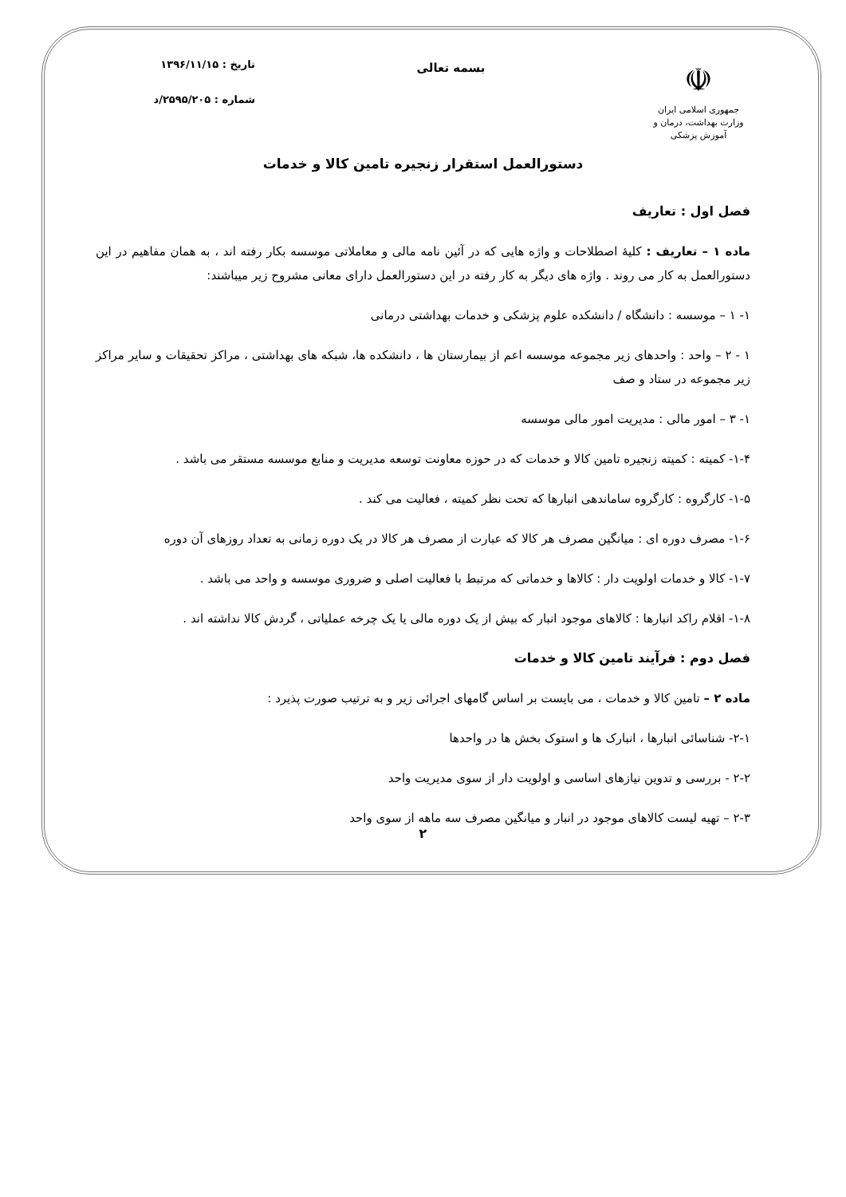☫
جمهوری اسلامی ایران
وزارت بهداشت، درمان و آموزش پزشکی
بسمه تعالی
تاریخ : ۱۳۹۶/۱۱/۱۵
شماره : ۲۵۹۵/۲۰۵/د
دستورالعمل استقرار زنجیره تامین کالا و خدمات
فصل اول : تعاریف
ماده ۱ – تعاریف : کلیۀ اصطلاحات و واژه هایی که در آئین نامه مالی و معاملاتی موسسه بکار رفته اند ، به همان مفاهیم در این دستورالعمل به کار می روند . واژه های دیگر به کار رفته در این دستورالعمل دارای معانی مشروح زیر میباشند:
۱- ۱ – موسسه : دانشگاه / دانشکده علوم پزشکی و خدمات بهداشتی درمانی
۱ - ۲ – واحد : واحدهای زیر مجموعه موسسه اعم از بیمارستان ها ، دانشکده ها، شبکه های بهداشتی ، مراکز تحقیقات و سایر مراکز زیر مجموعه در ستاد و صف
۱- ۳ – امور مالی : مدیریت امور مالی موسسه
۱-۴- کمیته : کمیته زنجیره تامین کالا و خدمات که در حوزه معاونت توسعه مدیریت و منابع موسسه مستقر می باشد .
۱-۵- کارگروه : کارگروه ساماندهی انبارها که تحت نظر کمیته ، فعالیت می کند .
۱-۶- مصرف دوره ای : میانگین مصرف هر کالا که عبارت از مصرف هر کالا در یک دوره زمانی به تعداد روزهای آن دوره
۱-۷- کالا و خدمات اولویت دار : کالاها و خدماتی که مرتبط با فعالیت اصلی و ضروری موسسه و واحد می باشد .
۱-۸- اقلام راکد انبارها : کالاهای موجود انبار که بیش از یک دوره مالی یا یک چرخه عملیاتی ، گردش کالا نداشته اند .
فصل دوم : فرآیند تامین کالا و خدمات
ماده ۲ – تامین کالا و خدمات ، می بایست بر اساس گامهای اجرائی زیر و به ترتیب صورت پذیرد :
۲-۱- شناسائی انبارها ، انبارک ها و استوک بخش ها در واحدها
۲-۲ - بررسی و تدوین نیازهای اساسی و اولویت دار از سوی مدیریت واحد
۲-۳ – تهیه لیست کالاهای موجود در انبار و میانگین مصرف سه ماهه از سوی واحد
۲